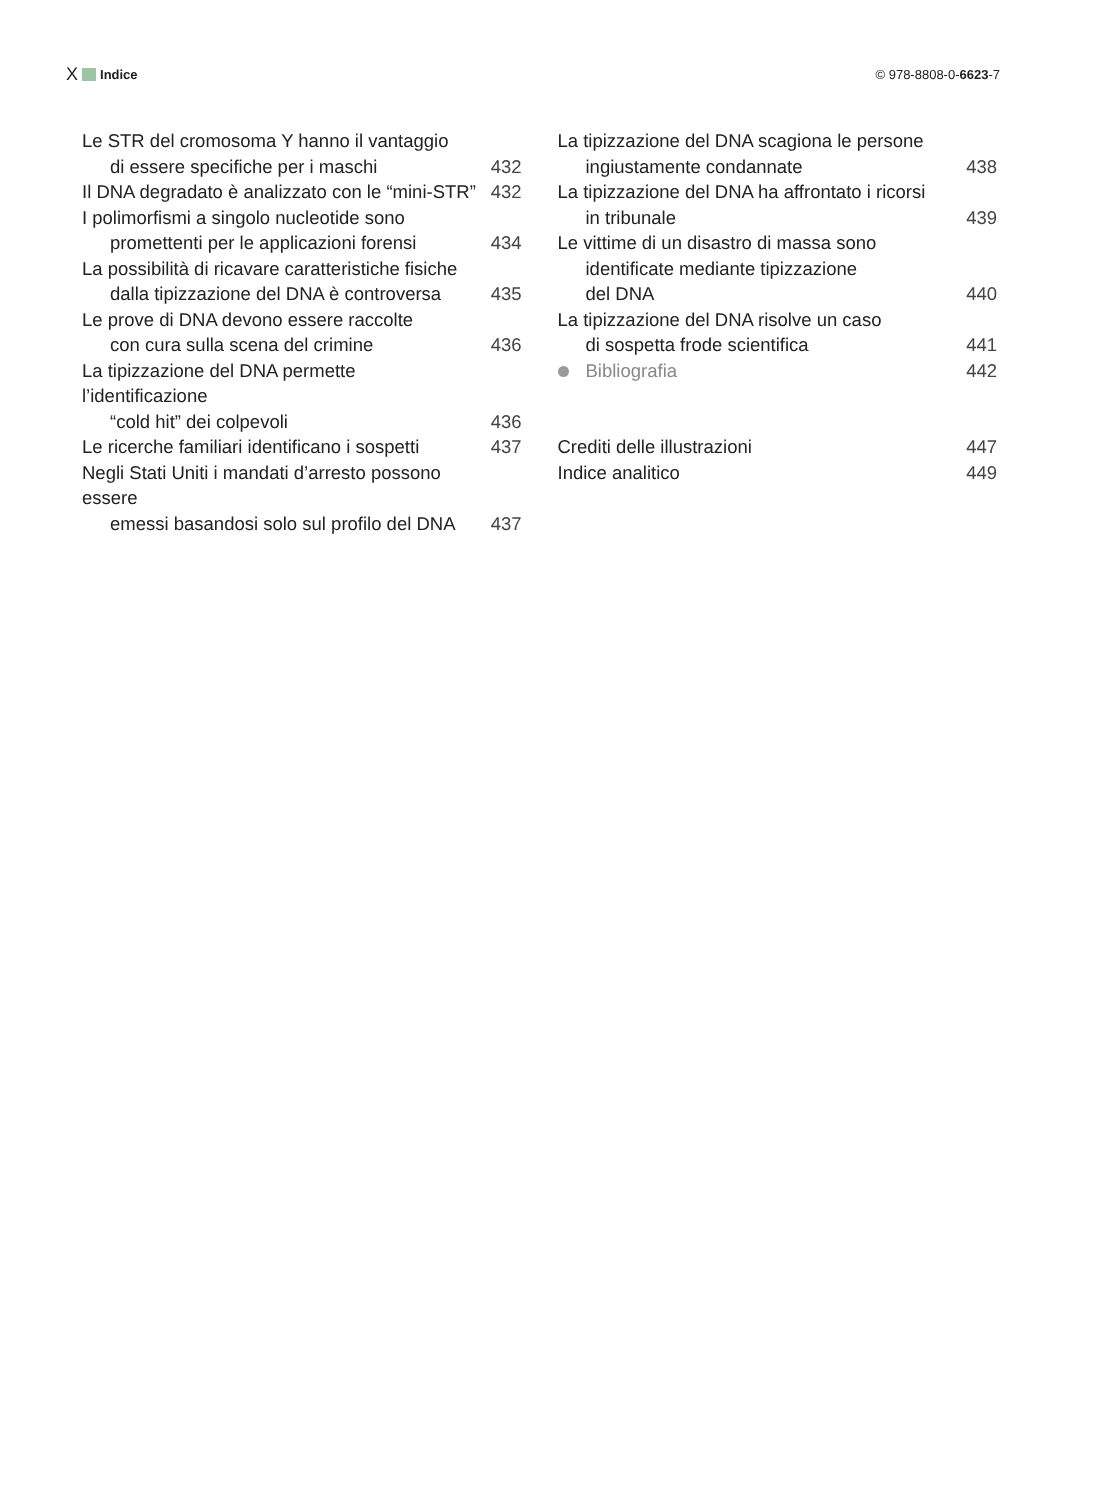X Indice © 978-8808-0-6623-7
Le STR del cromosoma Y hanno il vantaggio
di essere specifiche per i maschi 432
Il DNA degradato è analizzato con le “mini-STR” 432
I polimorfismi a singolo nucleotide sono
promettenti per le applicazioni forensi 434
La possibilità di ricavare caratteristiche fisiche
dalla tipizzazione del DNA è controversa 435
Le prove di DNA devono essere raccolte
con cura sulla scena del crimine 436
La tipizzazione del DNA permette l’identificazione
“cold hit” dei colpevoli 436
Le ricerche familiari identificano i sospetti 437
Negli Stati Uniti i mandati d’arresto possono essere
emessi basandosi solo sul profilo del DNA 437
La tipizzazione del DNA scagiona le persone
ingiustamente condannate 438
La tipizzazione del DNA ha affrontato i ricorsi
in tribunale 439
Le vittime di un disastro di massa sono
identificate mediante tipizzazione
del DNA 440
La tipizzazione del DNA risolve un caso
di sospetta frode scientifica 441
Bibliografia 442
Crediti delle illustrazioni 447
Indice analitico 449